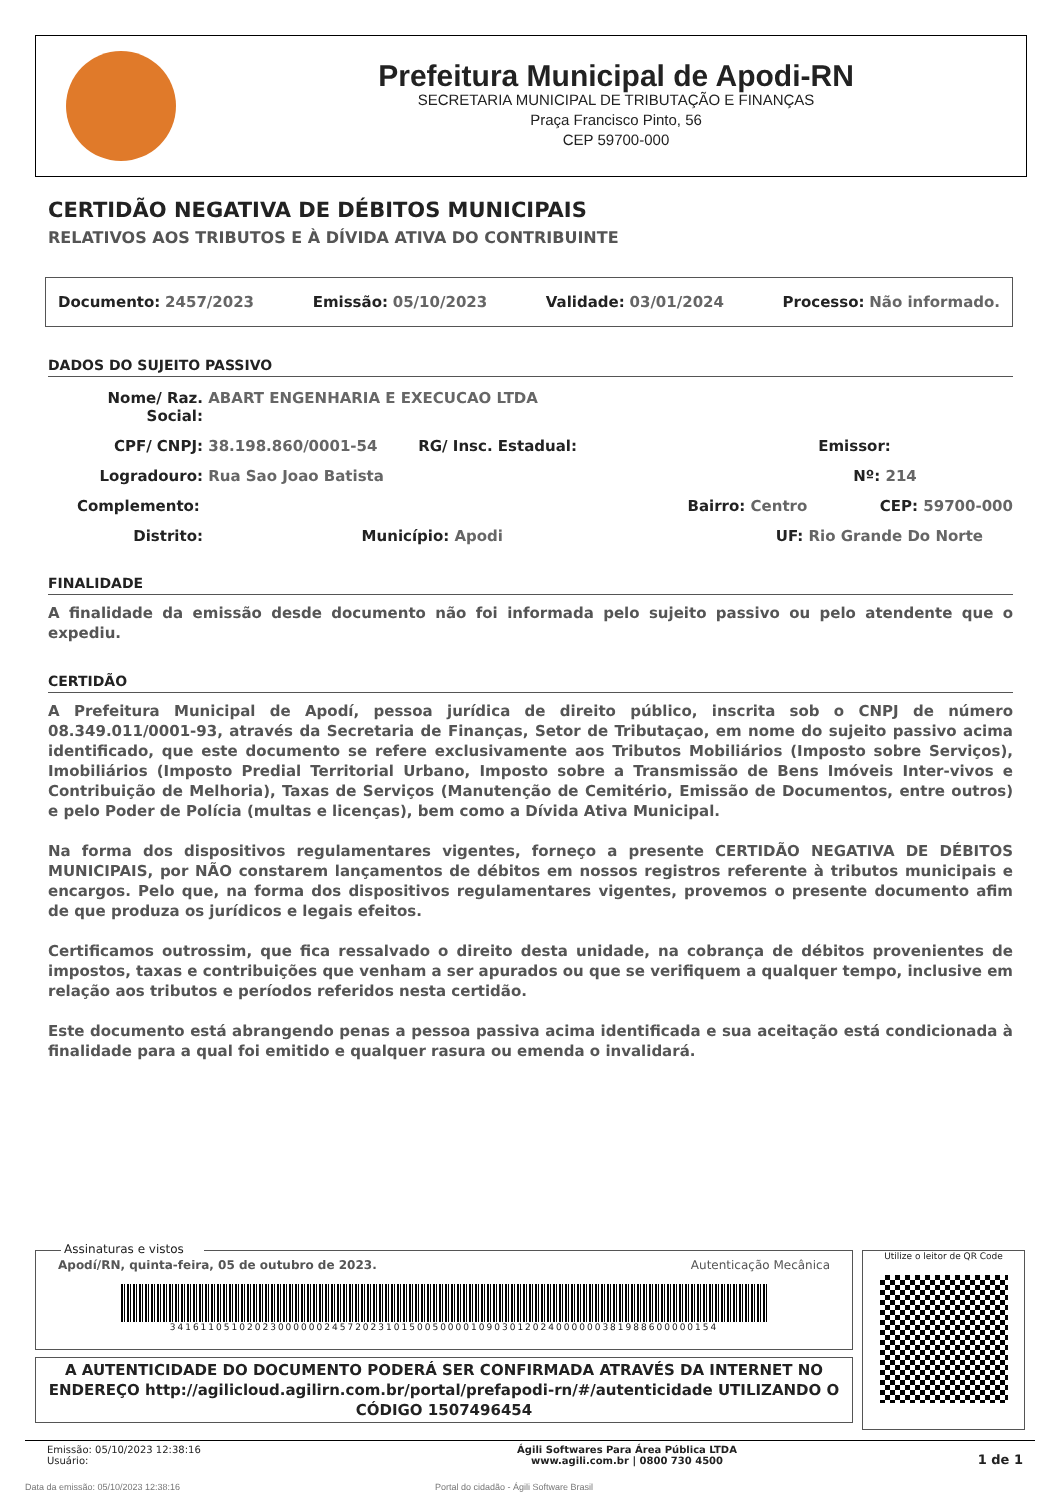Prefeitura Municipal de Apodi-RN
SECRETARIA MUNICIPAL DE TRIBUTAÇÃO E FINANÇAS
Praça Francisco Pinto, 56
CEP 59700-000
CERTIDÃO NEGATIVA DE DÉBITOS MUNICIPAIS
RELATIVOS AOS TRIBUTOS E À DÍVIDA ATIVA DO CONTRIBUINTE
Documento: 2457/2023 Emissão: 05/10/2023 Validade: 03/01/2024 Processo: Não informado.
DADOS DO SUJEITO PASSIVO
Nome/ Raz. Social: ABART ENGENHARIA E EXECUCAO LTDA
CPF/ CNPJ: 38.198.860/0001-54 RG/ Insc. Estadual: Emissor:
Logradouro: Rua Sao Joao Batista Nº: 214
Complemento: Bairro: Centro CEP: 59700-000
Distrito: Município: Apodi UF: Rio Grande Do Norte
FINALIDADE
A finalidade da emissão desde documento não foi informada pelo sujeito passivo ou pelo atendente que o expediu.
CERTIDÃO
A Prefeitura Municipal de Apodí, pessoa jurídica de direito público, inscrita sob o CNPJ de número 08.349.011/0001-93, através da Secretaria de Finanças, Setor de Tributaçao, em nome do sujeito passivo acima identificado, que este documento se refere exclusivamente aos Tributos Mobiliários (Imposto sobre Serviços), Imobiliários (Imposto Predial Territorial Urbano, Imposto sobre a Transmissão de Bens Imóveis Inter-vivos e Contribuição de Melhoria), Taxas de Serviços (Manutenção de Cemitério, Emissão de Documentos, entre outros) e pelo Poder de Polícia (multas e licenças), bem como a Dívida Ativa Municipal.
Na forma dos dispositivos regulamentares vigentes, forneço a presente CERTIDÃO NEGATIVA DE DÉBITOS MUNICIPAIS, por NÃO constarem lançamentos de débitos em nossos registros referente à tributos municipais e encargos. Pelo que, na forma dos dispositivos regulamentares vigentes, provemos o presente documento afim de que produza os jurídicos e legais efeitos.
Certificamos outrossim, que fica ressalvado o direito desta unidade, na cobrança de débitos provenientes de impostos, taxas e contribuições que venham a ser apurados ou que se verifiquem a qualquer tempo, inclusive em relação aos tributos e períodos referidos nesta certidão.
Este documento está abrangendo penas a pessoa passiva acima identificada e sua aceitação está condicionada à finalidade para a qual foi emitido e qualquer rasura ou emenda o invalidará.
Assinaturas e vistos
Apodí/RN, quinta-feira, 05 de outubro de 2023. Autenticação Mecânica
34161105102023000000245720231015005000010903012024000000381988600000154
Utilize o leitor de QR Code
A AUTENTICIDADE DO DOCUMENTO PODERÁ SER CONFIRMADA ATRAVÉS DA INTERNET NO ENDEREÇO http://agilicloud.agilirn.com.br/portal/prefapodi-rn/#/autenticidade UTILIZANDO O CÓDIGO 1507496454
Emissão: 05/10/2023 12:38:16
Usuário: Ágili Softwares Para Área Pública LTDA
www.agili.com.br | 0800 730 4500 1 de 1
Data da emissão: 05/10/2023 12:38:16 Portal do cidadão - Ágili Software Brasil